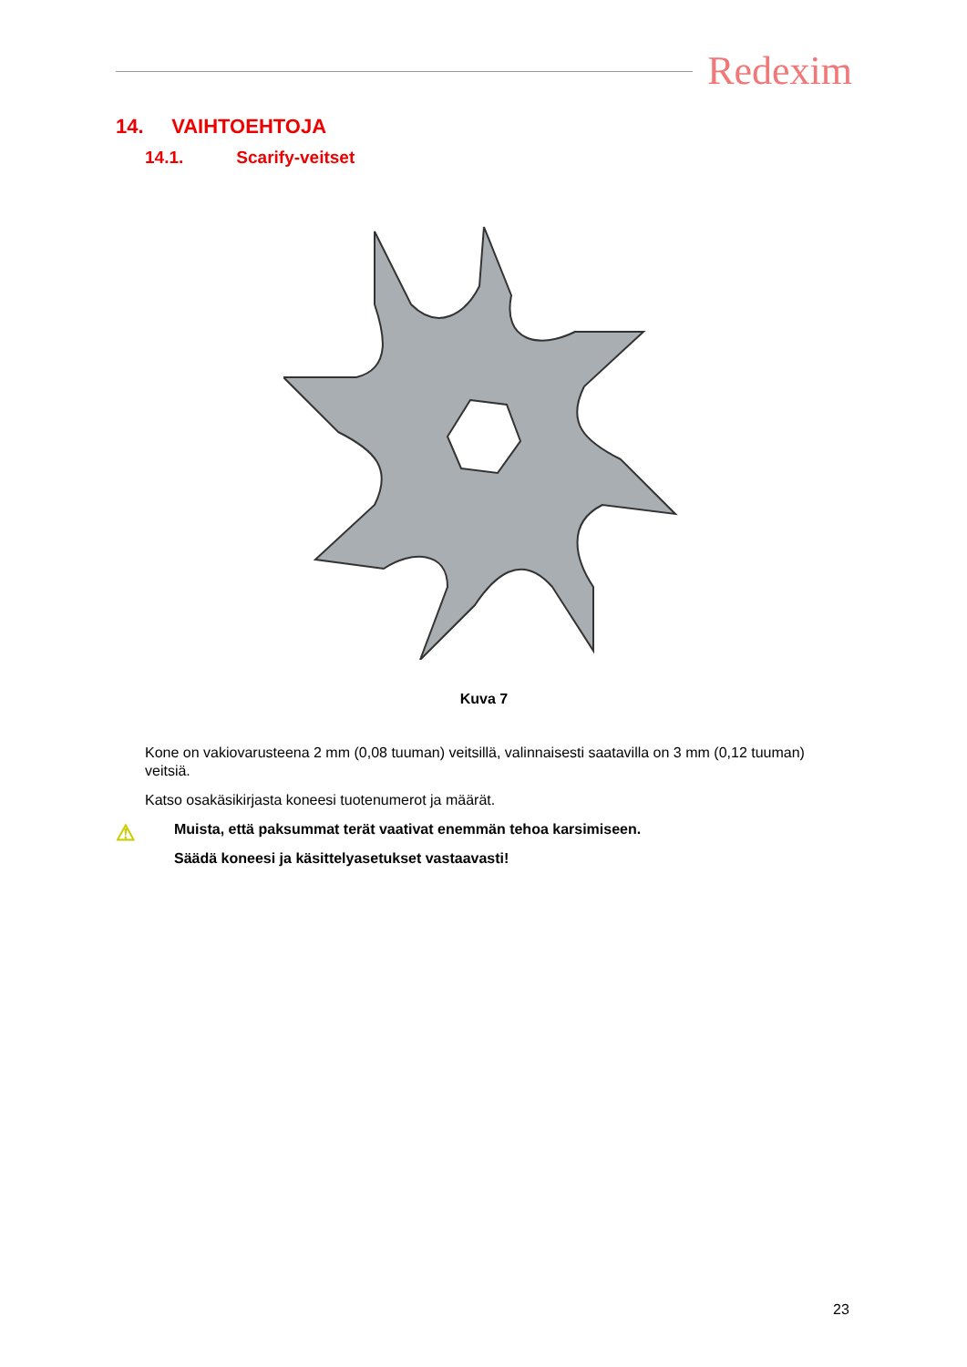Redexim
14. VAIHTOEHTOJA
14.1. Scarify-veitset
Kuva 7
Kone on vakiovarusteena 2 mm (0,08 tuuman) veitsillä, valinnaisesti saatavilla on 3 mm (0,12 tuuman) veitsiä.
Katso osakäsikirjasta koneesi tuotenumerot ja määrät.
⚠
Muista, että paksummat terät vaativat enemmän tehoa karsimiseen.
Säädä koneesi ja käsittelyasetukset vastaavasti!
23